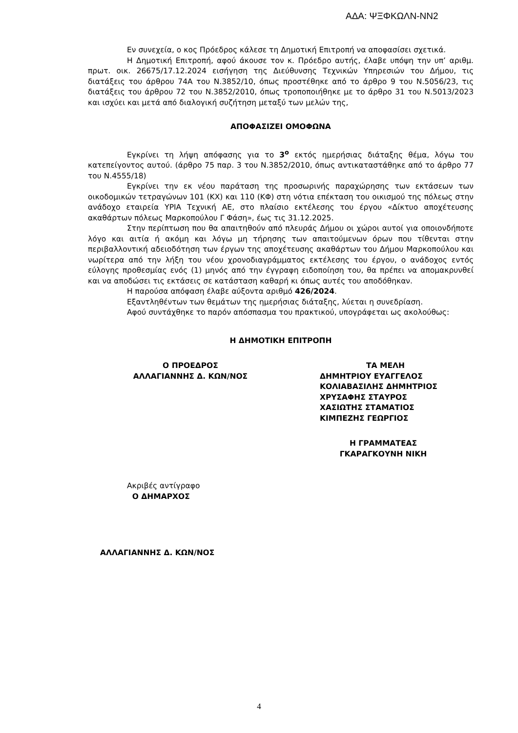ΑΔΑ: ΨΞΦΚΩΛΝ-ΝΝ2
Εν συνεχεία, ο κος Πρόεδρος κάλεσε τη Δημοτική Επιτροπή να αποφασίσει σχετικά.
Η Δημοτική Επιτροπή, αφού άκουσε τον κ. Πρόεδρο αυτής, έλαβε υπόψη την υπ’ αριθμ. πρωτ. οικ. 26675/17.12.2024 εισήγηση της Διεύθυνσης Τεχνικών Υπηρεσιών του Δήμου, τις διατάξεις του άρθρου 74Α του Ν.3852/10, όπως προστέθηκε από το άρθρο 9 του Ν.5056/23, τις διατάξεις του άρθρου 72 του Ν.3852/2010, όπως τροποποιήθηκε με το άρθρο 31 του Ν.5013/2023 και ισχύει και μετά από διαλογική συζήτηση μεταξύ των μελών της,
ΑΠΟΦΑΣΙΖΕΙ ΟΜΟΦΩΝΑ
Εγκρίνει τη λήψη απόφασης για το 3<sup>ο</sup> εκτός ημερήσιας διάταξης θέμα, λόγω του κατεπείγοντος αυτού. (άρθρο 75 παρ. 3 του Ν.3852/2010, όπως αντικαταστάθηκε από το άρθρο 77 του Ν.4555/18)
Εγκρίνει την εκ νέου παράταση της προσωρινής παραχώρησης των εκτάσεων των οικοδομικών τετραγώνων 101 (ΚΧ) και 110 (ΚΦ) στη νότια επέκταση του οικισμού της πόλεως στην ανάδοχο εταιρεία ΥΡΙΑ Τεχνική ΑΕ, στο πλαίσιο εκτέλεσης του έργου «Δίκτυο αποχέτευσης ακαθάρτων πόλεως Μαρκοπούλου Γ Φάση», έως τις 31.12.2025.
Στην περίπτωση που θα απαιτηθούν από πλευράς Δήμου οι χώροι αυτοί για οποιονδήποτε λόγο και αιτία ή ακόμη και λόγω μη τήρησης των απαιτούμενων όρων που τίθενται στην περιβαλλοντική αδειοδότηση των έργων της αποχέτευσης ακαθάρτων του Δήμου Μαρκοπούλου και νωρίτερα από την λήξη του νέου χρονοδιαγράμματος εκτέλεσης του έργου, ο ανάδοχος εντός εύλογης προθεσμίας ενός (1) μηνός από την έγγραφη ειδοποίηση του, θα πρέπει να απομακρυνθεί και να αποδώσει τις εκτάσεις σε κατάσταση καθαρή κι όπως αυτές του αποδόθηκαν.
Η παρούσα απόφαση έλαβε αύξοντα αριθμό 426/2024.
Εξαντληθέντων των θεμάτων της ημερήσιας διάταξης, λύεται η συνεδρίαση.
Αφού συντάχθηκε το παρόν απόσπασμα του πρακτικού, υπογράφεται ως ακολούθως:
Η ΔΗΜΟΤΙΚΗ ΕΠΙΤΡΟΠΗ
Ο ΠΡΟΕΔΡΟΣ
ΑΛΛΑΓΙΑΝΝΗΣ Δ. ΚΩΝ/ΝΟΣ
ΤΑ ΜΕΛΗ
ΔΗΜΗΤΡΙΟΥ ΕΥΑΓΓΕΛΟΣ
ΚΟΛΙΑΒΑΣΙΛΗΣ ΔΗΜΗΤΡΙΟΣ
ΧΡΥΣΑΦΗΣ ΣΤΑΥΡΟΣ
ΧΑΣΙΩΤΗΣ ΣΤΑΜΑΤΙΟΣ
ΚΙΜΠΕΖΗΣ ΓΕΩΡΓΙΟΣ
Η ΓΡΑΜΜΑΤΕΑΣ
ΓΚΑΡΑΓΚΟΥΝΗ ΝΙΚΗ
Ακριβές αντίγραφο
Ο ΔΗΜΑΡΧΟΣ
ΑΛΛΑΓΙΑΝΝΗΣ Δ. ΚΩΝ/ΝΟΣ
4